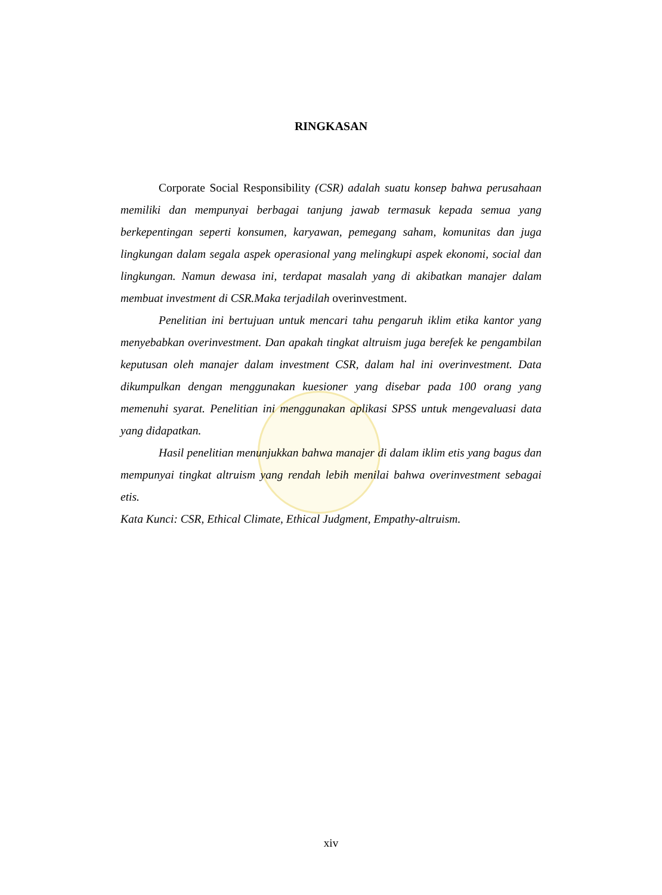RINGKASAN
Corporate Social Responsibility (CSR) adalah suatu konsep bahwa perusahaan memiliki dan mempunyai berbagai tanjung jawab termasuk kepada semua yang berkepentingan seperti konsumen, karyawan, pemegang saham, komunitas dan juga lingkungan dalam segala aspek operasional yang melingkupi aspek ekonomi, social dan lingkungan. Namun dewasa ini, terdapat masalah yang di akibatkan manajer dalam membuat investment di CSR.Maka terjadilah overinvestment.
Penelitian ini bertujuan untuk mencari tahu pengaruh iklim etika kantor yang menyebabkan overinvestment. Dan apakah tingkat altruism juga berefek ke pengambilan keputusan oleh manajer dalam investment CSR, dalam hal ini overinvestment. Data dikumpulkan dengan menggunakan kuesioner yang disebar pada 100 orang yang memenuhi syarat. Penelitian ini menggunakan aplikasi SPSS untuk mengevaluasi data yang didapatkan.
Hasil penelitian menunjukkan bahwa manajer di dalam iklim etis yang bagus dan mempunyai tingkat altruism yang rendah lebih menilai bahwa overinvestment sebagai etis.
Kata Kunci: CSR, Ethical Climate, Ethical Judgment, Empathy-altruism.
xiv